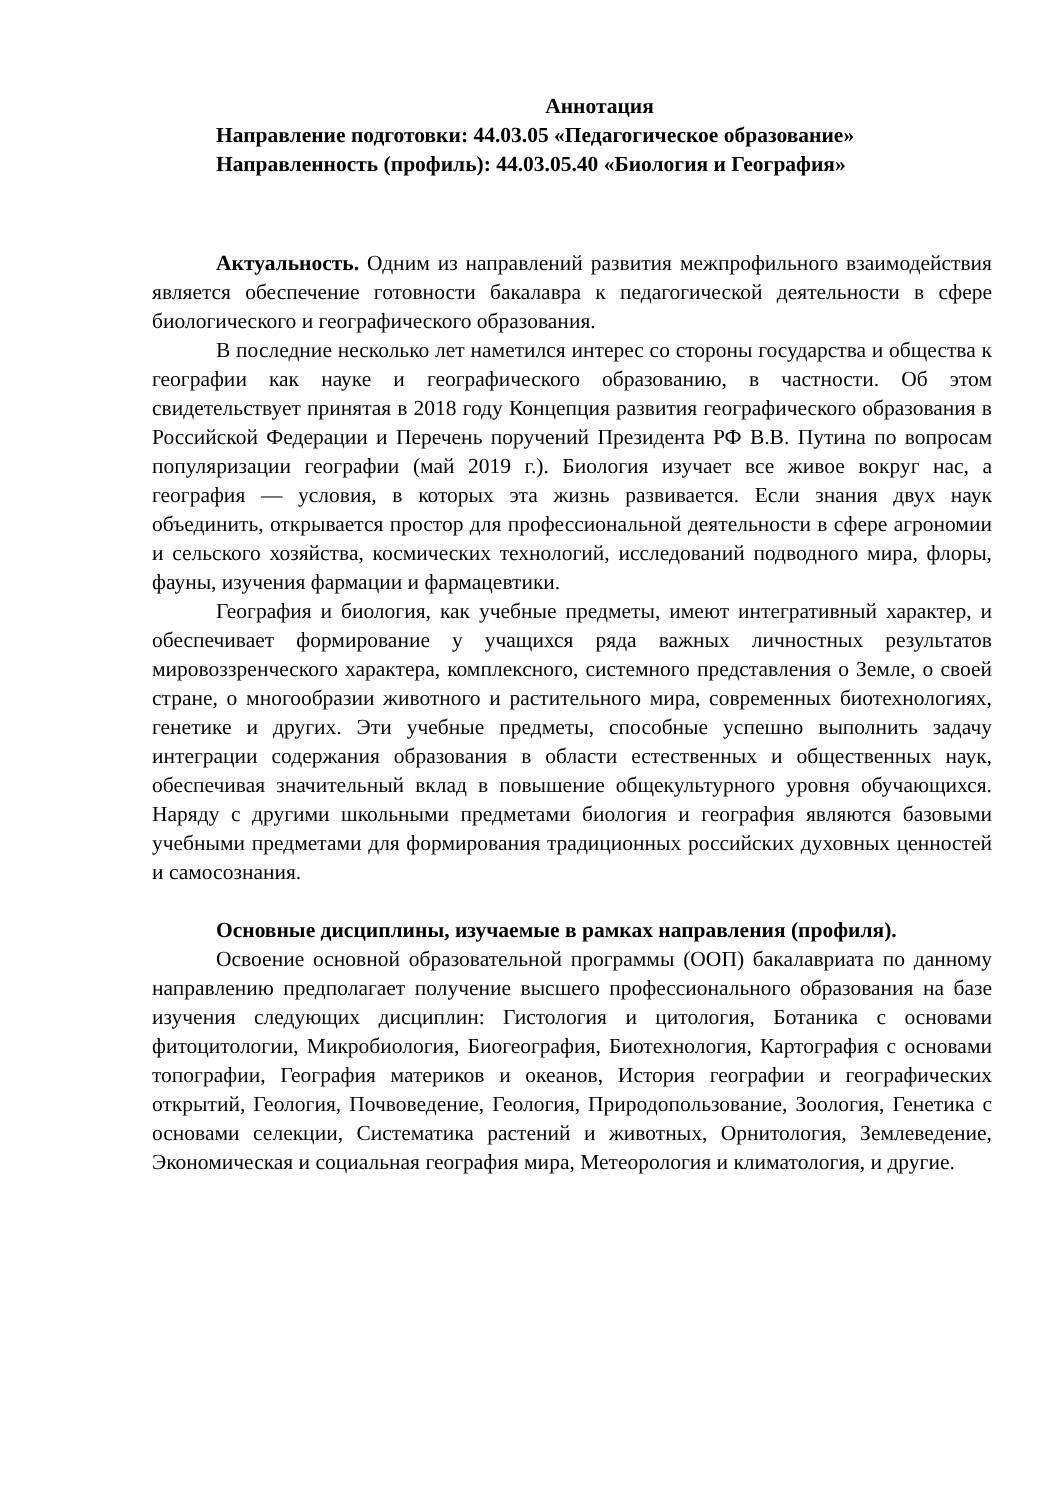Аннотация
Направление подготовки: 44.03.05 «Педагогическое образование»
Направленность (профиль): 44.03.05.40 «Биология и География»
Актуальность. Одним из направлений развития межпрофильного взаимодействия является обеспечение готовности бакалавра к педагогической деятельности в сфере биологического и географического образования.
В последние несколько лет наметился интерес со стороны государства и общества к географии как науке и географического образованию, в частности. Об этом свидетельствует принятая в 2018 году Концепция развития географического образования в Российской Федерации и Перечень поручений Президента РФ В.В. Путина по вопросам популяризации географии (май 2019 г.). Биология изучает все живое вокруг нас, а география — условия, в которых эта жизнь развивается. Если знания двух наук объединить, открывается простор для профессиональной деятельности в сфере агрономии и сельского хозяйства, космических технологий, исследований подводного мира, флоры, фауны, изучения фармации и фармацевтики.
География и биология, как учебные предметы, имеют интегративный характер, и обеспечивает формирование у учащихся ряда важных личностных результатов мировоззренческого характера, комплексного, системного представления о Земле, о своей стране, о многообразии животного и растительного мира, современных биотехнологиях, генетике и других. Эти учебные предметы, способные успешно выполнить задачу интеграции содержания образования в области естественных и общественных наук, обеспечивая значительный вклад в повышение общекультурного уровня обучающихся. Наряду с другими школьными предметами биология и география являются базовыми учебными предметами для формирования традиционных российских духовных ценностей и самосознания.
Основные дисциплины, изучаемые в рамках направления (профиля).
Освоение основной образовательной программы (ООП) бакалавриата по данному направлению предполагает получение высшего профессионального образования на базе изучения следующих дисциплин: Гистология и цитология, Ботаника с основами фитоцитологии, Микробиология, Биогеография, Биотехнология, Картография с основами топографии, География материков и океанов, История географии и географических открытий, Геология, Почвоведение, Геология, Природопользование, Зоология, Генетика с основами селекции, Систематика растений и животных, Орнитология, Землеведение, Экономическая и социальная география мира, Метеорология и климатология, и другие.